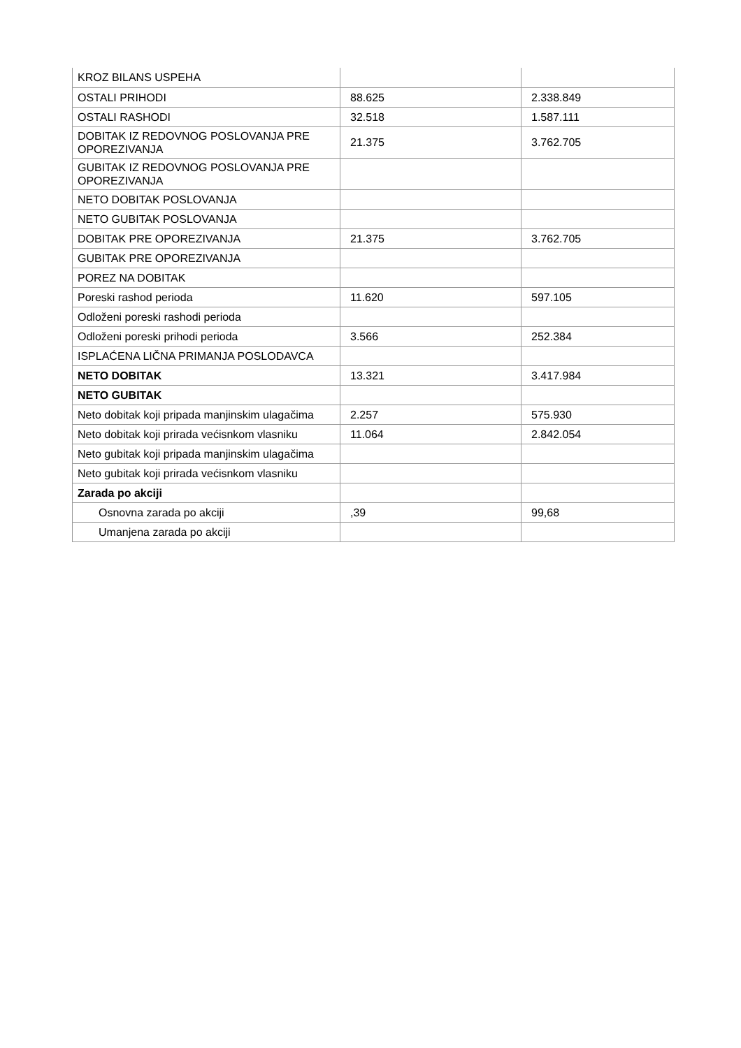| KROZ BILANS USPEHA | | |
| OSTALI PRIHODI | 88.625 | 2.338.849 |
| OSTALI RASHODI | 32.518 | 1.587.111 |
| DOBITAK IZ REDOVNOG POSLOVANJA PRE OPOREZIVANJA | 21.375 | 3.762.705 |
| GUBITAK IZ REDOVNOG POSLOVANJA PRE OPOREZIVANJA | | |
| NETO DOBITAK POSLOVANJA | | |
| NETO GUBITAK POSLOVANJA | | |
| DOBITAK PRE OPOREZIVANJA | 21.375 | 3.762.705 |
| GUBITAK PRE OPOREZIVANJA | | |
| POREZ NA DOBITAK | | |
| Poreski rashod perioda | 11.620 | 597.105 |
| Odloženi poreski rashodi perioda | | |
| Odloženi poreski prihodi perioda | 3.566 | 252.384 |
| ISPLAĆENA LIČNA PRIMANJA POSLODAVCA | | |
| NETO DOBITAK | 13.321 | 3.417.984 |
| NETO GUBITAK | | |
| Neto dobitak koji pripada manjinskim ulagačima | 2.257 | 575.930 |
| Neto dobitak koji prirada većisnkom vlasniku | 11.064 | 2.842.054 |
| Neto gubitak koji pripada manjinskim ulagačima | | |
| Neto gubitak koji prirada većisnkom vlasniku | | |
| Zarada po akciji | | |
| Osnovna zarada po akciji | ,39 | 99,68 |
| Umanjena zarada po akciji | | |